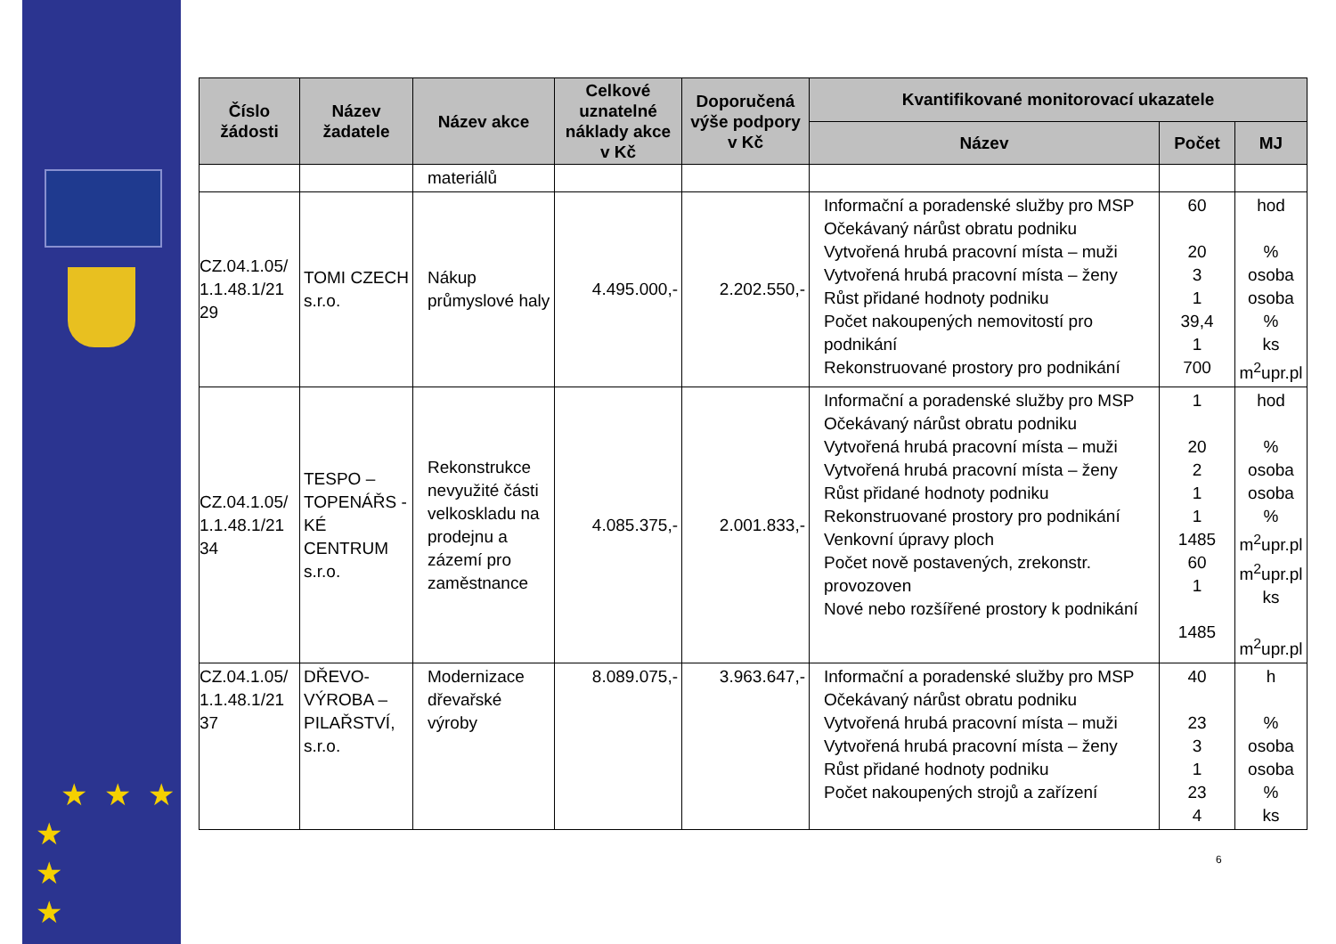★ ★ ★
★
★
★
| Číslo žádosti | Název žadatele | Název akce | Celkové uznatelné náklady akce v Kč | Doporučená výše podpory v Kč | Kvantifikované monitorovací ukazatele | | |
| --- | --- | --- | --- | --- | --- | --- | --- |
| | | | | | Název | Počet | MJ |
| | | materiálů | | | | | |
| CZ.04.1.05/ 1.1.48.1/21 29 | TOMI CZECH s.r.o. | Nákup průmyslové haly | 4.495.000,- | 2.202.550,- | Informační a poradenské služby pro MSP Očekávaný nárůst obratu podniku Vytvořená hrubá pracovní místa – muži Vytvořená hrubá pracovní místa – ženy Růst přidané hodnoty podniku Počet nakoupených nemovitostí pro podnikání Rekonstruované prostory pro podnikání | 60 20 3 1 39,4 1 700 | hod % osoba osoba % ks m<sup>2</sup>upr.pl |
| CZ.04.1.05/ 1.1.48.1/21 34 | TESPO – TOPENÁŘS -KÉ CENTRUM s.r.o. | Rekonstrukce nevyužité části velkoskladu na prodejnu a zázemí pro zaměstnance | 4.085.375,- | 2.001.833,- | Informační a poradenské služby pro MSP Očekávaný nárůst obratu podniku Vytvořená hrubá pracovní místa – muži Vytvořená hrubá pracovní místa – ženy Růst přidané hodnoty podniku Rekonstruované prostory pro podnikání Venkovní úpravy ploch Počet nově postavených, zrekonstr. provozoven Nové nebo rozšířené prostory k podnikání | 1 20 2 1 1 1485 60 1 1485 | hod % osoba osoba % m<sup>2</sup>upr.pl m<sup>2</sup>upr.pl ks m<sup>2</sup>upr.pl |
| CZ.04.1.05/ 1.1.48.1/21 37 | DŘEVO-VÝROBA – PILAŘSTVÍ, s.r.o. | Modernizace dřevařské výroby | 8.089.075,- | 3.963.647,- | Informační a poradenské služby pro MSP Očekávaný nárůst obratu podniku Vytvořená hrubá pracovní místa – muži Vytvořená hrubá pracovní místa – ženy Růst přidané hodnoty podniku Počet nakoupených strojů a zařízení | 40 23 3 1 23 4 | h % osoba osoba % ks |
6